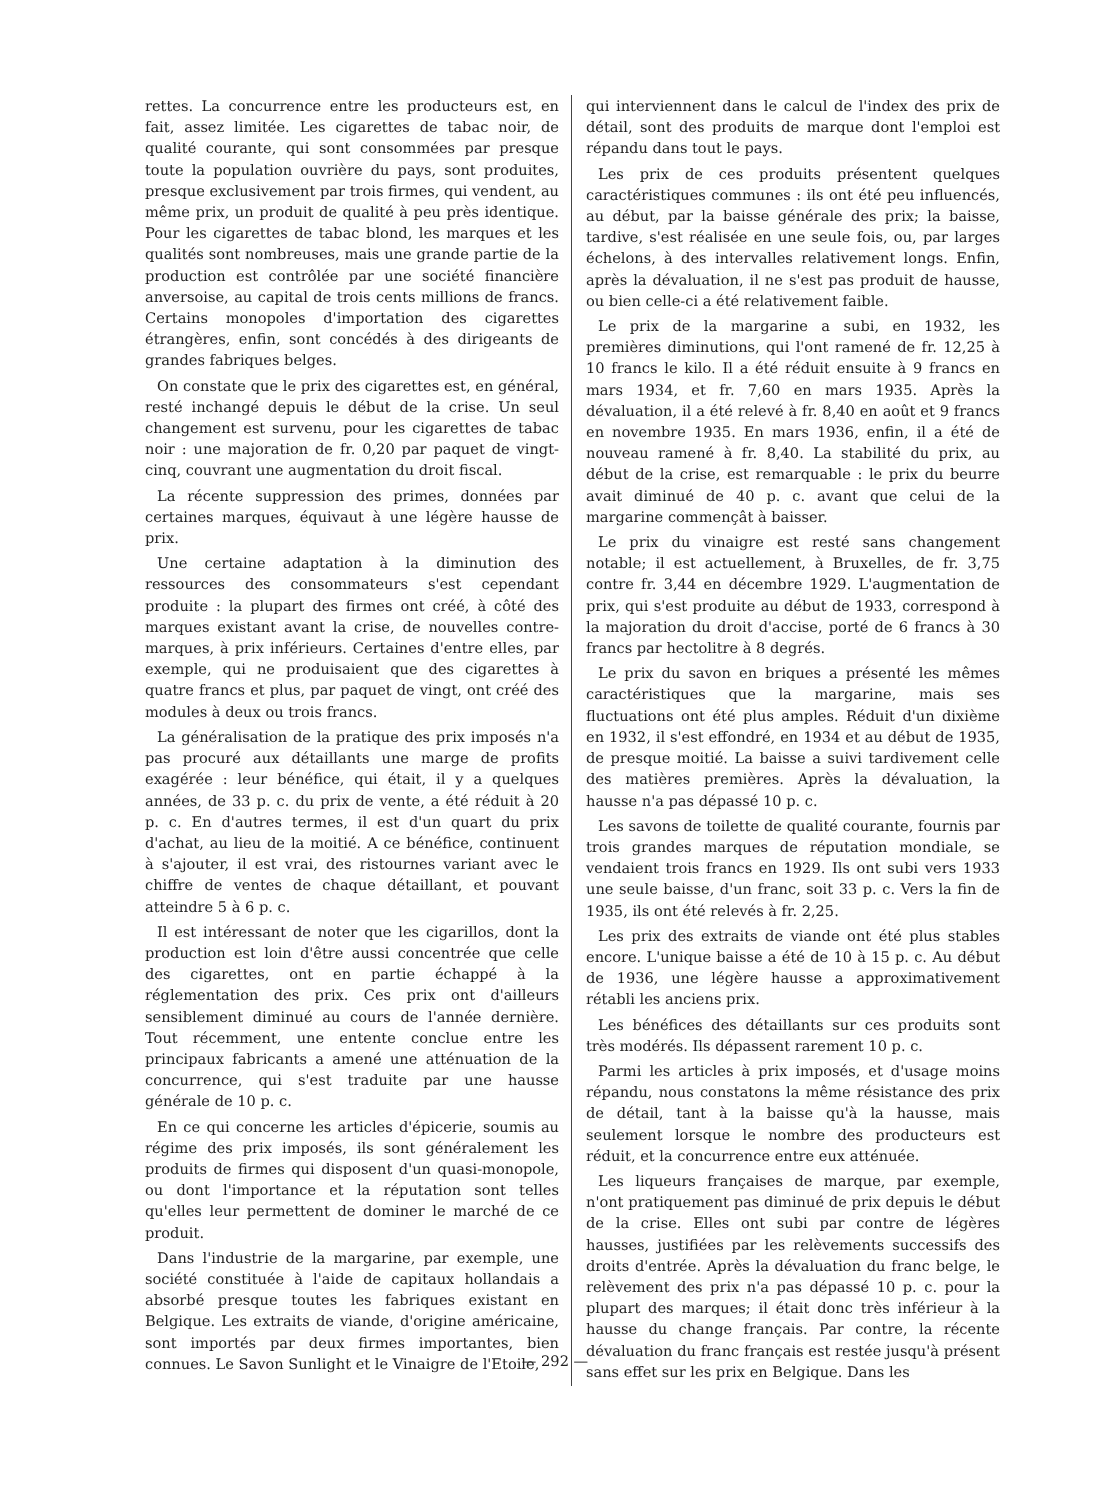rettes. La concurrence entre les producteurs est, en fait, assez limitée. Les cigarettes de tabac noir, de qualité courante, qui sont consommées par presque toute la population ouvrière du pays, sont produites, presque exclusivement par trois firmes, qui vendent, au même prix, un produit de qualité à peu près identique. Pour les cigarettes de tabac blond, les marques et les qualités sont nombreuses, mais une grande partie de la production est contrôlée par une société financière anversoise, au capital de trois cents millions de francs. Certains monopoles d'importation des cigarettes étrangères, enfin, sont concédés à des dirigeants de grandes fabriques belges.
On constate que le prix des cigarettes est, en général, resté inchangé depuis le début de la crise. Un seul changement est survenu, pour les cigarettes de tabac noir : une majoration de fr. 0,20 par paquet de vingt-cinq, couvrant une augmentation du droit fiscal.
La récente suppression des primes, données par certaines marques, équivaut à une légère hausse de prix.
Une certaine adaptation à la diminution des ressources des consommateurs s'est cependant produite : la plupart des firmes ont créé, à côté des marques existant avant la crise, de nouvelles contre-marques, à prix inférieurs. Certaines d'entre elles, par exemple, qui ne produisaient que des cigarettes à quatre francs et plus, par paquet de vingt, ont créé des modules à deux ou trois francs.
La généralisation de la pratique des prix imposés n'a pas procuré aux détaillants une marge de profits exagérée : leur bénéfice, qui était, il y a quelques années, de 33 p. c. du prix de vente, a été réduit à 20 p. c. En d'autres termes, il est d'un quart du prix d'achat, au lieu de la moitié. A ce bénéfice, continuent à s'ajouter, il est vrai, des ristournes variant avec le chiffre de ventes de chaque détaillant, et pouvant atteindre 5 à 6 p. c.
Il est intéressant de noter que les cigarillos, dont la production est loin d'être aussi concentrée que celle des cigarettes, ont en partie échappé à la réglementation des prix. Ces prix ont d'ailleurs sensiblement diminué au cours de l'année dernière. Tout récemment, une entente conclue entre les principaux fabricants a amené une atténuation de la concurrence, qui s'est traduite par une hausse générale de 10 p. c.
En ce qui concerne les articles d'épicerie, soumis au régime des prix imposés, ils sont généralement les produits de firmes qui disposent d'un quasi-monopole, ou dont l'importance et la réputation sont telles qu'elles leur permettent de dominer le marché de ce produit.
Dans l'industrie de la margarine, par exemple, une société constituée à l'aide de capitaux hollandais a absorbé presque toutes les fabriques existant en Belgique. Les extraits de viande, d'origine américaine, sont importés par deux firmes importantes, bien connues. Le Savon Sunlight et le Vinaigre de l'Etoile,
qui interviennent dans le calcul de l'index des prix de détail, sont des produits de marque dont l'emploi est répandu dans tout le pays.
Les prix de ces produits présentent quelques caractéristiques communes : ils ont été peu influencés, au début, par la baisse générale des prix; la baisse, tardive, s'est réalisée en une seule fois, ou, par larges échelons, à des intervalles relativement longs. Enfin, après la dévaluation, il ne s'est pas produit de hausse, ou bien celle-ci a été relativement faible.
Le prix de la margarine a subi, en 1932, les premières diminutions, qui l'ont ramené de fr. 12,25 à 10 francs le kilo. Il a été réduit ensuite à 9 francs en mars 1934, et fr. 7,60 en mars 1935. Après la dévaluation, il a été relevé à fr. 8,40 en août et 9 francs en novembre 1935. En mars 1936, enfin, il a été de nouveau ramené à fr. 8,40. La stabilité du prix, au début de la crise, est remarquable : le prix du beurre avait diminué de 40 p. c. avant que celui de la margarine commençât à baisser.
Le prix du vinaigre est resté sans changement notable; il est actuellement, à Bruxelles, de fr. 3,75 contre fr. 3,44 en décembre 1929. L'augmentation de prix, qui s'est produite au début de 1933, correspond à la majoration du droit d'accise, porté de 6 francs à 30 francs par hectolitre à 8 degrés.
Le prix du savon en briques a présenté les mêmes caractéristiques que la margarine, mais ses fluctuations ont été plus amples. Réduit d'un dixième en 1932, il s'est effondré, en 1934 et au début de 1935, de presque moitié. La baisse a suivi tardivement celle des matières premières. Après la dévaluation, la hausse n'a pas dépassé 10 p. c.
Les savons de toilette de qualité courante, fournis par trois grandes marques de réputation mondiale, se vendaient trois francs en 1929. Ils ont subi vers 1933 une seule baisse, d'un franc, soit 33 p. c. Vers la fin de 1935, ils ont été relevés à fr. 2,25.
Les prix des extraits de viande ont été plus stables encore. L'unique baisse a été de 10 à 15 p. c. Au début de 1936, une légère hausse a approximativement rétabli les anciens prix.
Les bénéfices des détaillants sur ces produits sont très modérés. Ils dépassent rarement 10 p. c.
Parmi les articles à prix imposés, et d'usage moins répandu, nous constatons la même résistance des prix de détail, tant à la baisse qu'à la hausse, mais seulement lorsque le nombre des producteurs est réduit, et la concurrence entre eux atténuée.
Les liqueurs françaises de marque, par exemple, n'ont pratiquement pas diminué de prix depuis le début de la crise. Elles ont subi par contre de légères hausses, justifiées par les relèvements successifs des droits d'entrée. Après la dévaluation du franc belge, le relèvement des prix n'a pas dépassé 10 p. c. pour la plupart des marques; il était donc très inférieur à la hausse du change français. Par contre, la récente dévaluation du franc français est restée jusqu'à présent sans effet sur les prix en Belgique. Dans les
— 292 —